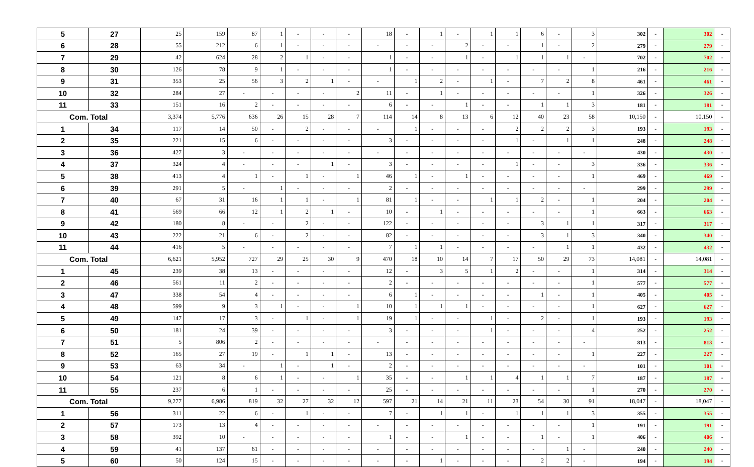| 5 | 27 | 25 | 159 | 87 | 1 | - | - | - | 18 | - | 1 | - | 1 | 1 | 6 | - | 3 | 302 | - | 302 | - |
| 6 | 28 | 55 | 212 | 6 | 1 | - | - | - | - | - | - | 2 | - | - | 1 | - | 2 | 279 | - | 279 | - |
| 7 | 29 | 42 | 624 | 28 | 2 | 1 | - | - | 1 | - | - | 1 | - | 1 | 1 | 1 | - | 702 | - | 702 | - |
| 8 | 30 | 126 | 78 | 9 | 1 | - | - | - | 1 | - | - | - | - | - | - | - | 1 | 216 | - | 216 | - |
| 9 | 31 | 353 | 25 | 56 | 3 | 2 | 1 | - | - | 1 | 2 | - | 1 | - | 7 | 2 | 8 | 461 | - | 461 | - |
| 10 | 32 | 284 | 27 | - | - | - | - | 2 | 11 | - | 1 | - | - | - | - | - | 1 | 326 | - | 326 | - |
| 11 | 33 | 151 | 16 | 2 | - | - | - | - | 6 | - | - | 1 | - | - | 1 | 1 | 3 | 181 | - | 181 | - |
| Com. Total | | 3,374 | 5,776 | 636 | 26 | 15 | 28 | 7 | 114 | 14 | 8 | 13 | 6 | 12 | 40 | 23 | 58 | 10,150 | - | 10,150 | - |
| 1 | 34 | 117 | 14 | 50 | - | 2 | - | - | - | 1 | - | - | - | 2 | 2 | 2 | 3 | 193 | - | 193 | - |
| 2 | 35 | 221 | 15 | 6 | - | - | - | - | 3 | - | - | - | - | 1 | - | 1 | 1 | 248 | - | 248 | - |
| 3 | 36 | 427 | 3 | - | - | - | - | - | - | - | - | - | - | - | - | - | - | 430 | - | 430 | - |
| 4 | 37 | 324 | 4 | - | - | - | 1 | - | 3 | - | - | - | - | 1 | - | - | 3 | 336 | - | 336 | - |
| 5 | 38 | 413 | 4 | 1 | - | 1 | - | 1 | 46 | 1 | - | 1 | - | - | - | - | 1 | 469 | - | 469 | - |
| 6 | 39 | 291 | 5 | - | 1 | - | - | - | 2 | - | - | - | - | - | - | - | - | 299 | - | 299 | - |
| 7 | 40 | 67 | 31 | 16 | 1 | 1 | - | 1 | 81 | 1 | - | - | 1 | 1 | 2 | - | 1 | 204 | - | 204 | - |
| 8 | 41 | 569 | 66 | 12 | 1 | 2 | 1 | - | 10 | - | 1 | - | - | - | - | - | 1 | 663 | - | 663 | - |
| 9 | 42 | 180 | 8 | - | - | 2 | - | - | 122 | - | - | - | - | - | 3 | 1 | 1 | 317 | - | 317 | - |
| 10 | 43 | 222 | 21 | 6 | - | 2 | - | - | 82 | - | - | - | - | - | 3 | 1 | 3 | 340 | - | 340 | - |
| 11 | 44 | 416 | 5 | - | - | - | - | - | 7 | 1 | 1 | - | - | - | - | 1 | 1 | 432 | - | 432 | - |
| Com. Total | | 6,621 | 5,952 | 727 | 29 | 25 | 30 | 9 | 470 | 18 | 10 | 14 | 7 | 17 | 50 | 29 | 73 | 14,081 | - | 14,081 | - |
| 1 | 45 | 239 | 38 | 13 | - | - | - | - | 12 | - | 3 | 5 | 1 | 2 | - | - | 1 | 314 | - | 314 | - |
| 2 | 46 | 561 | 11 | 2 | - | - | - | - | 2 | - | - | - | - | - | - | - | 1 | 577 | - | 577 | - |
| 3 | 47 | 338 | 54 | 4 | - | - | - | - | 6 | 1 | - | - | - | - | 1 | - | 1 | 405 | - | 405 | - |
| 4 | 48 | 599 | 9 | 3 | 1 | - | - | 1 | 10 | 1 | 1 | 1 | - | - | - | - | 1 | 627 | - | 627 | - |
| 5 | 49 | 147 | 17 | 3 | - | 1 | - | 1 | 19 | 1 | - | - | 1 | - | 2 | - | 1 | 193 | - | 193 | - |
| 6 | 50 | 181 | 24 | 39 | - | - | - | - | 3 | - | - | - | 1 | - | - | - | 4 | 252 | - | 252 | - |
| 7 | 51 | 5 | 806 | 2 | - | - | - | - | - | - | - | - | - | - | - | - | - | 813 | - | 813 | - |
| 8 | 52 | 165 | 27 | 19 | - | 1 | 1 | - | 13 | - | - | - | - | - | - | - | 1 | 227 | - | 227 | - |
| 9 | 53 | 63 | 34 | - | 1 | - | 1 | - | 2 | - | - | - | - | - | - | - | - | 101 | - | 101 | - |
| 10 | 54 | 121 | 8 | 6 | 1 | - | - | 1 | 35 | - | - | 1 | 1 | 4 | 1 | 1 | 7 | 187 | - | 187 | - |
| 11 | 55 | 237 | 6 | 1 | - | - | - | - | 25 | - | - | - | - | - | - | - | 1 | 270 | - | 270 | - |
| Com. Total | | 9,277 | 6,986 | 819 | 32 | 27 | 32 | 12 | 597 | 21 | 14 | 21 | 11 | 23 | 54 | 30 | 91 | 18,047 | - | 18,047 | - |
| 1 | 56 | 311 | 22 | 6 | - | 1 | - | - | 7 | - | 1 | 1 | - | 1 | 1 | 1 | 3 | 355 | - | 355 | - |
| 2 | 57 | 173 | 13 | 4 | - | - | - | - | - | - | - | - | - | - | - | - | 1 | 191 | - | 191 | - |
| 3 | 58 | 392 | 10 | - | - | - | - | - | 1 | - | - | 1 | - | - | 1 | - | 1 | 406 | - | 406 | - |
| 4 | 59 | 41 | 137 | 61 | - | - | - | - | - | - | - | - | - | - | - | 1 | - | 240 | - | 240 | - |
| 5 | 60 | 50 | 124 | 15 | - | - | - | - | - | - | 1 | - | - | - | 2 | 2 | - | 194 | - | 194 | - |